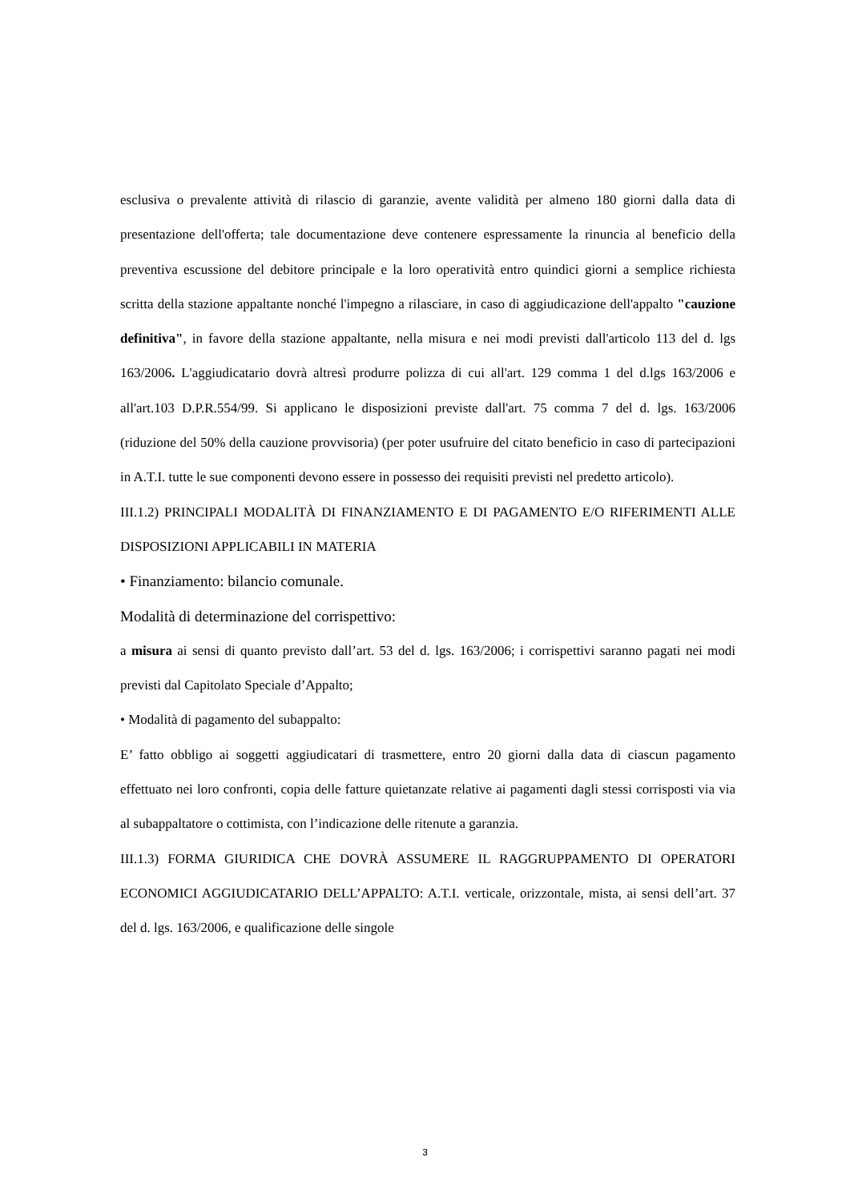esclusiva o prevalente attività di rilascio di garanzie, avente validità per almeno 180 giorni dalla data di presentazione dell'offerta; tale documentazione deve contenere espressamente la rinuncia al beneficio della preventiva escussione del debitore principale e la loro operatività entro quindici giorni a semplice richiesta scritta della stazione appaltante nonché l'impegno a rilasciare, in caso di aggiudicazione dell'appalto "cauzione definitiva", in favore della stazione appaltante, nella misura e nei modi previsti dall'articolo 113 del d. lgs 163/2006. L'aggiudicatario dovrà altresì produrre polizza di cui all'art. 129 comma 1 del d.lgs 163/2006 e all'art.103 D.P.R.554/99. Si applicano le disposizioni previste dall'art. 75 comma 7 del d. lgs. 163/2006 (riduzione del 50% della cauzione provvisoria) (per poter usufruire del citato beneficio in caso di partecipazioni in A.T.I. tutte le sue componenti devono essere in possesso dei requisiti previsti nel predetto articolo).
III.1.2) PRINCIPALI MODALITÀ DI FINANZIAMENTO E DI PAGAMENTO E/O RIFERIMENTI ALLE DISPOSIZIONI APPLICABILI IN MATERIA
• Finanziamento: bilancio comunale.
Modalità di determinazione del corrispettivo:
a misura ai sensi di quanto previsto dall’art. 53 del d. lgs. 163/2006; i corrispettivi saranno pagati nei modi previsti dal Capitolato Speciale d’Appalto;
• Modalità di pagamento del subappalto:
E’ fatto obbligo ai soggetti aggiudicatari di trasmettere, entro 20 giorni dalla data di ciascun pagamento effettuato nei loro confronti, copia delle fatture quietanzate relative ai pagamenti dagli stessi corrisposti via via al subappaltatore o cottimista, con l’indicazione delle ritenute a garanzia.
III.1.3) FORMA GIURIDICA CHE DOVRÀ ASSUMERE IL RAGGRUPPAMENTO DI OPERATORI ECONOMICI AGGIUDICATARIO DELL’APPALTO: A.T.I. verticale, orizzontale, mista, ai sensi dell’art. 37 del d. lgs. 163/2006, e qualificazione delle singole
3